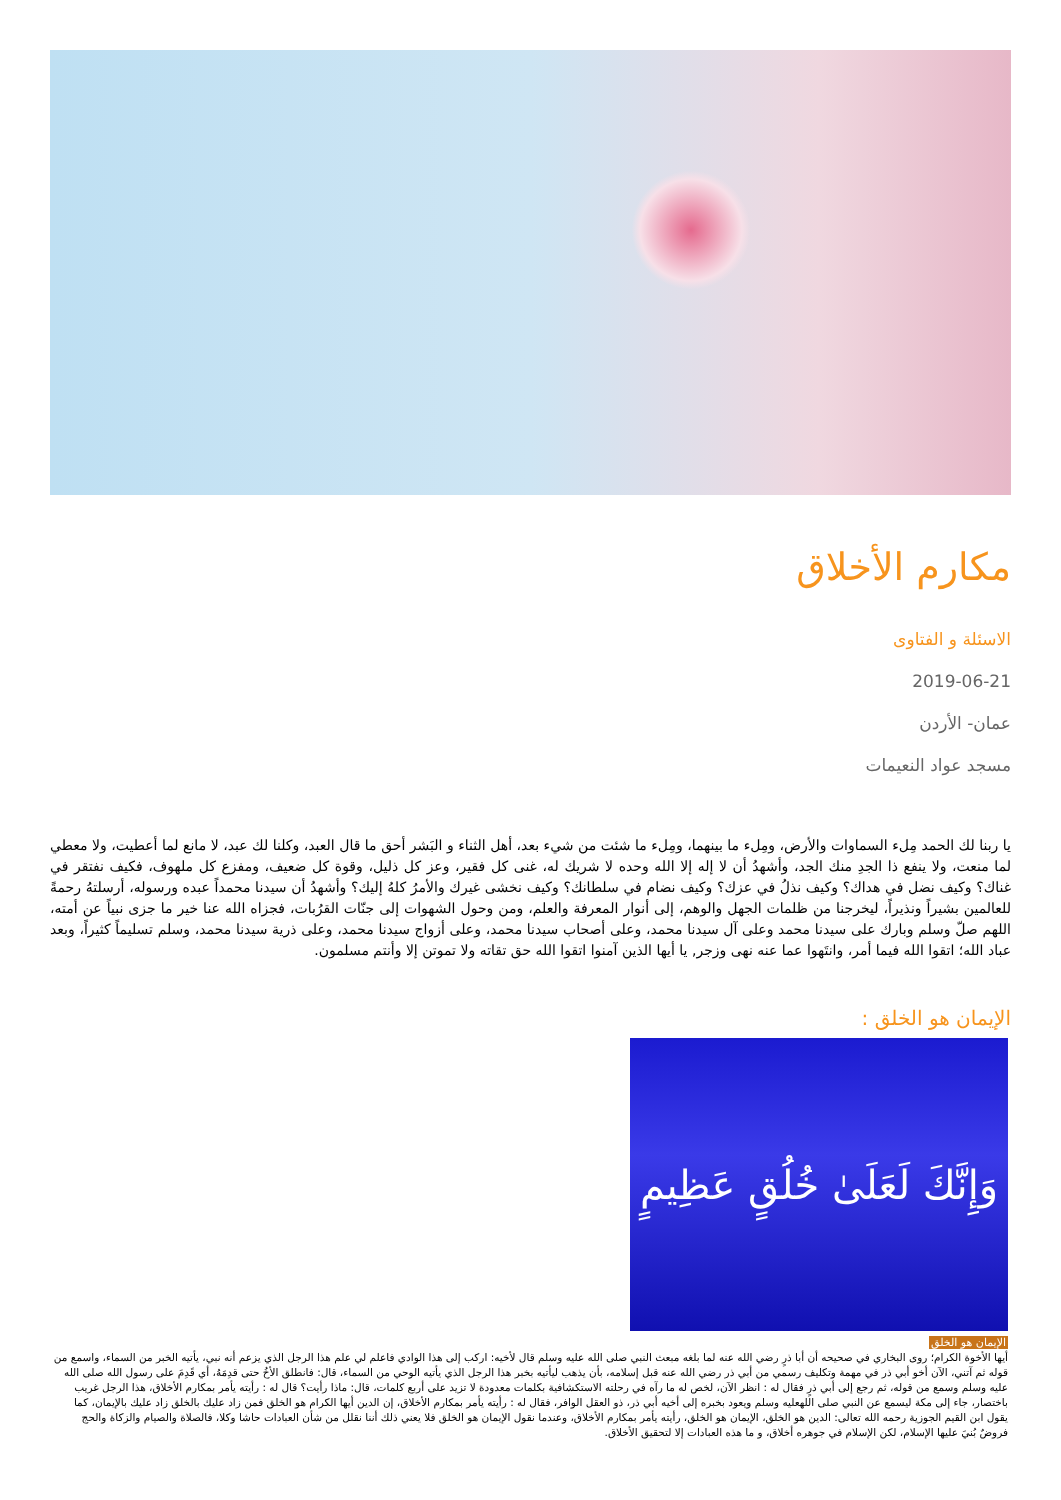مكارم الأخلاق
الاسئلة و الفتاوى
2019-06-21
عمان- الأردن
مسجد عواد النعيمات
يا ربنا لك الحمد مِلء السماوات والأرض، ومِلء ما بينهما، ومِلء ما شئت من شيء بعد، أهل الثناء و البَشر أحق ما قال العبد، وكلنا لك عبد، لا مانع لما أعطيت، ولا معطي لما منعت، ولا ينفع ذا الجدِ منك الجد، وأشهدُ أن لا إله إلا الله وحده لا شريك له، غنى كل فقير، وعز كل ذليل، وقوة كل ضعيف، ومفزع كل ملهوف، فكيف نفتقر في غناك؟ وكيف نضل في هداك؟ وكيف نذلُ في عزك؟ وكيف نضام في سلطانك؟ وكيف نخشى غيرك والأمرُ كلهُ إليك؟ وأشهدُ أن سيدنا محمداً عبده ورسوله، أرسلتهُ رحمةً للعالمين بشيراً ونذيراً، ليخرجنا من ظلمات الجهل والوهم، إلى أنوار المعرفة والعلم، ومن وحول الشهوات إلى جنّات القرُبات، فجزاه الله عنا خير ما جزى نبياً عن أمته، اللهم صلّ وسلم وبارك على سيدنا محمد وعلى آل سيدنا محمد، وعلى أصحاب سيدنا محمد، وعلى أزواج سيدنا محمد، وعلى ذرية سيدنا محمد، وسلم تسليماً كثيراً، وبعد عباد الله؛ اتقوا الله فيما أمر، وانتَهوا عما عنه نهى وزجر, يا أيها الذين آمنوا اتقوا الله حق تقاته ولا تموتن إلا وأنتم مسلمون.
الإيمان هو الخلق :
وَإِنَّكَ لَعَلَىٰ خُلُقٍ عَظِيمٍ
الإيمان هو الخلق
أيها الأخوة الكرام؛ روى البخاري في صحيحه أن أبا ذرٍ رضي الله عنه لما بلغه مبعث النبي صلى الله عليه وسلم قال لأخيه: اركب إلى هذا الوادي فاعلم لي علم هذا الرجل الذي يزعم أنه نبي، يأتيه الخبر من السماء، واسمع من قوله ثم آتني، الآن أخو أبي ذر في مهمة وتكليف رسمي من أبي ذر رضي الله عنه قبل إسلامه، بأن يذهب ليأتيه بخبر هذا الرجل الذي يأتيه الوحي من السماء، قال: فانطلق الأخُ حتى قدِمَهُ، أي قَدِمَ على رسول الله صلى الله عليه وسلم وسمع من قوله، ثم رجع إلى أبي ذرٍ فقال له : انظر الآن، لخص له ما رآه في رحلته الاستكشافية بكلمات معدودة لا تزيد على أربع كلمات، قال: ماذا رأيت؟ قال له : رأيته يأمر بمكارم الأخلاق، هذا الرجل غريب باختصار، جاء إلى مكة ليسمع عن النبي صلى اللهعليه وسلم ويعود بخبره إلى أخيه أبي ذر، ذو العقل الوافر، فقال له : رأيته يأمر بمكارم الأخلاق، إن الدين أيها الكرام هو الخلق فمن زاد عليك بالخلق زاد عليك بالإيمان، كما يقول ابن القيم الجوزية رحمه الله تعالى: الدين هو الخلق، الإيمان هو الخلق، رأيته يأمر بمكارم الأخلاق، وعندما نقول الإيمان هو الخلق فلا يعني ذلك أننا نقلل من شأن العبادات حاشا وكلا، فالصلاة والصيام والزكاة والحج فروضٌ بُنيَ عليها الإسلام، لكن الإسلام في جوهره أخلاق، و ما هذه العبادات إلا لتحقيق الأخلاق.